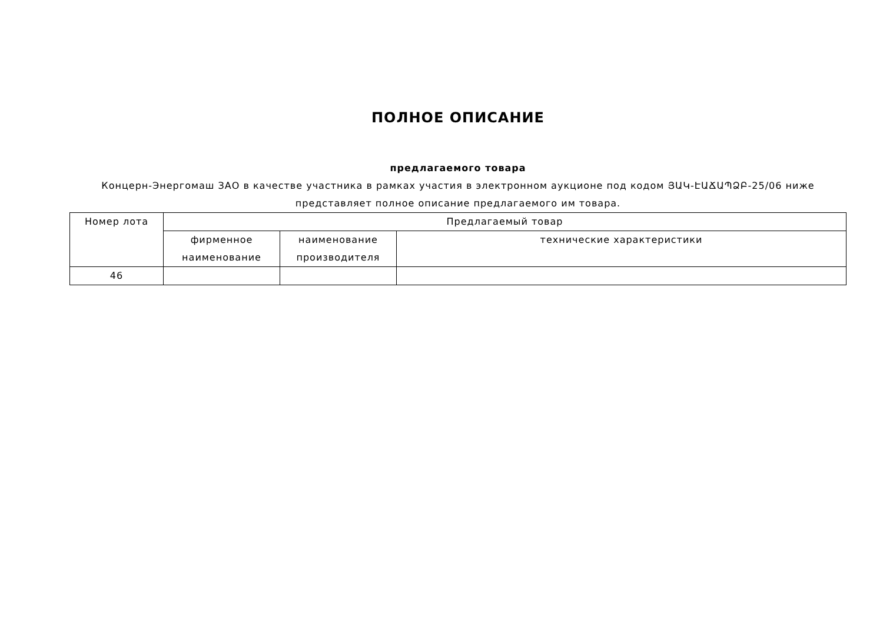ПОЛНОЕ ОПИСАНИЕ
предлагаемого товара
Концерн-Энергомаш ЗАО в качестве участника в рамках участия в электронном аукционе под кодом ՅԱԿ-ԷԱՃԱՊՁԲ-25/06 ниже представляет полное описание предлагаемого им товара.
| Номер лота | Предлагаемый товар | | |
| --- | --- | --- | --- |
| | фирменное наименование | наименование производителя | технические характеристики |
| 46 | | | |